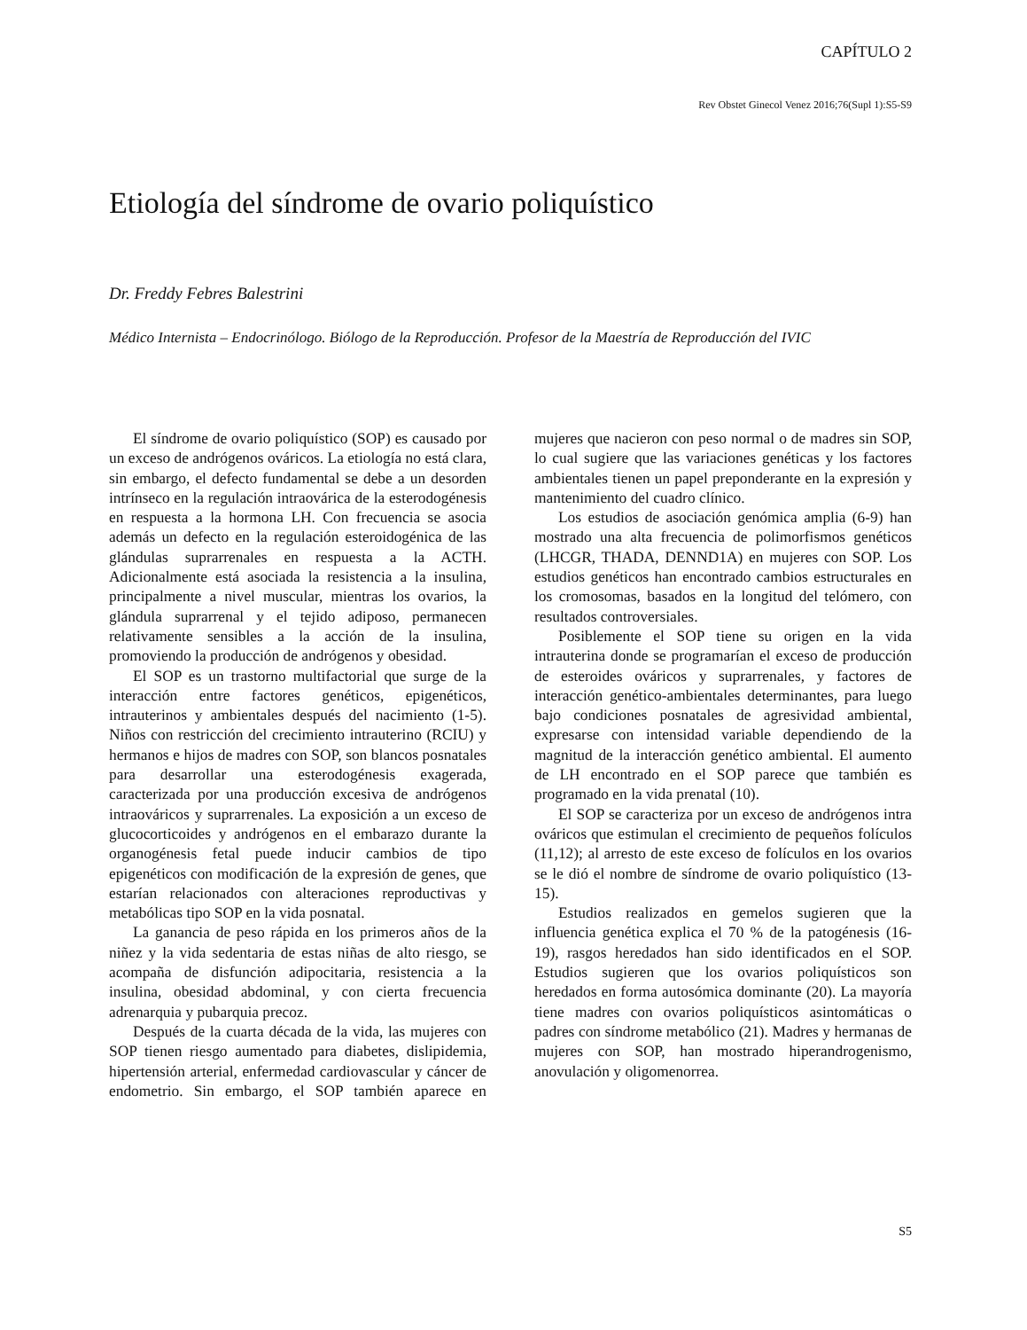CAPÍTULO 2
Rev Obstet Ginecol Venez 2016;76(Supl 1):S5-S9
Etiología del síndrome de ovario poliquístico
Dr. Freddy Febres Balestrini
Médico Internista – Endocrinólogo. Biólogo de la Reproducción. Profesor de la Maestría de Reproducción del IVIC
El síndrome de ovario poliquístico (SOP) es causado por un exceso de andrógenos ováricos. La etiología no está clara, sin embargo, el defecto fundamental se debe a un desorden intrínseco en la regulación intraovárica de la esterodogénesis en respuesta a la hormona LH. Con frecuencia se asocia además un defecto en la regulación esteroidogénica de las glándulas suprarrenales en respuesta a la ACTH. Adicionalmente está asociada la resistencia a la insulina, principalmente a nivel muscular, mientras los ovarios, la glándula suprarrenal y el tejido adiposo, permanecen relativamente sensibles a la acción de la insulina, promoviendo la producción de andrógenos y obesidad.
El SOP es un trastorno multifactorial que surge de la interacción entre factores genéticos, epigenéticos, intrauterinos y ambientales después del nacimiento (1-5). Niños con restricción del crecimiento intrauterino (RCIU) y hermanos e hijos de madres con SOP, son blancos posnatales para desarrollar una esterodogénesis exagerada, caracterizada por una producción excesiva de andrógenos intraováricos y suprarrenales. La exposición a un exceso de glucocorticoides y andrógenos en el embarazo durante la organogénesis fetal puede inducir cambios de tipo epigenéticos con modificación de la expresión de genes, que estarían relacionados con alteraciones reproductivas y metabólicas tipo SOP en la vida posnatal.
La ganancia de peso rápida en los primeros años de la niñez y la vida sedentaria de estas niñas de alto riesgo, se acompaña de disfunción adipocitaria, resistencia a la insulina, obesidad abdominal, y con cierta frecuencia adrenarquia y pubarquia precoz.
Después de la cuarta década de la vida, las mujeres con SOP tienen riesgo aumentado para diabetes, dislipidemia, hipertensión arterial, enfermedad cardiovascular y cáncer de endometrio. Sin embargo, el SOP también aparece en mujeres que nacieron con peso normal o de madres sin SOP, lo cual sugiere que las variaciones genéticas y los factores ambientales tienen un papel preponderante en la expresión y mantenimiento del cuadro clínico.
Los estudios de asociación genómica amplia (6-9) han mostrado una alta frecuencia de polimorfismos genéticos (LHCGR, THADA, DENND1A) en mujeres con SOP. Los estudios genéticos han encontrado cambios estructurales en los cromosomas, basados en la longitud del telómero, con resultados controversiales.
Posiblemente el SOP tiene su origen en la vida intrauterina donde se programarían el exceso de producción de esteroides ováricos y suprarrenales, y factores de interacción genético-ambientales determinantes, para luego bajo condiciones posnatales de agresividad ambiental, expresarse con intensidad variable dependiendo de la magnitud de la interacción genético ambiental. El aumento de LH encontrado en el SOP parece que también es programado en la vida prenatal (10).
El SOP se caracteriza por un exceso de andrógenos intra ováricos que estimulan el crecimiento de pequeños folículos (11,12); al arresto de este exceso de folículos en los ovarios se le dió el nombre de síndrome de ovario poliquístico (13-15).
Estudios realizados en gemelos sugieren que la influencia genética explica el 70 % de la patogénesis (16-19), rasgos heredados han sido identificados en el SOP. Estudios sugieren que los ovarios poliquísticos son heredados en forma autosómica dominante (20). La mayoría tiene madres con ovarios poliquísticos asintomáticas o padres con síndrome metabólico (21). Madres y hermanas de mujeres con SOP, han mostrado hiperandrogenismo, anovulación y oligomenorrea.
S5